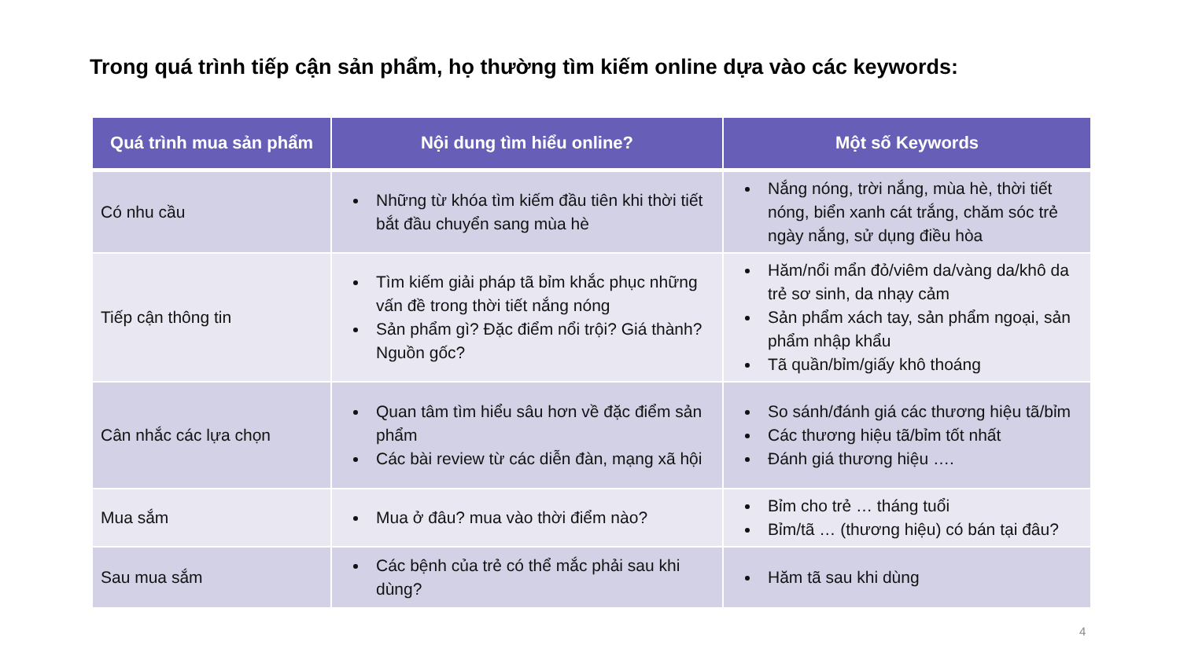Trong quá trình tiếp cận sản phẩm, họ thường tìm kiếm online dựa vào các keywords:
| Quá trình mua sản phẩm | Nội dung tìm hiểu online? | Một số Keywords |
| --- | --- | --- |
| Có nhu cầu | Những từ khóa tìm kiếm đầu tiên khi thời tiết bắt đầu chuyển sang mùa hè | Nắng nóng, trời nắng, mùa hè, thời tiết nóng, biển xanh cát trắng, chăm sóc trẻ ngày nắng, sử dụng điều hòa |
| Tiếp cận thông tin | Tìm kiếm giải pháp tã bỉm khắc phục những vấn đề trong thời tiết nắng nóng Sản phẩm gì? Đặc điểm nổi trội? Giá thành? Nguồn gốc? | Hăm/nổi mẩn đỏ/viêm da/vàng da/khô da trẻ sơ sinh, da nhạy cảm Sản phẩm xách tay, sản phẩm ngoại, sản phẩm nhập khẩu Tã quần/bỉm/giấy khô thoáng |
| Cân nhắc các lựa chọn | Quan tâm tìm hiểu sâu hơn về đặc điểm sản phẩm Các bài review từ các diễn đàn, mạng xã hội | So sánh/đánh giá các thương hiệu tã/bỉm Các thương hiệu tã/bỉm tốt nhất Đánh giá thương hiệu …. |
| Mua sắm | Mua ở đâu? mua vào thời điểm nào? | Bỉm cho trẻ … tháng tuổi Bỉm/tã … (thương hiệu) có bán tại đâu? |
| Sau mua sắm | Các bệnh của trẻ có thể mắc phải sau khi dùng? | Hăm tã sau khi dùng |
4